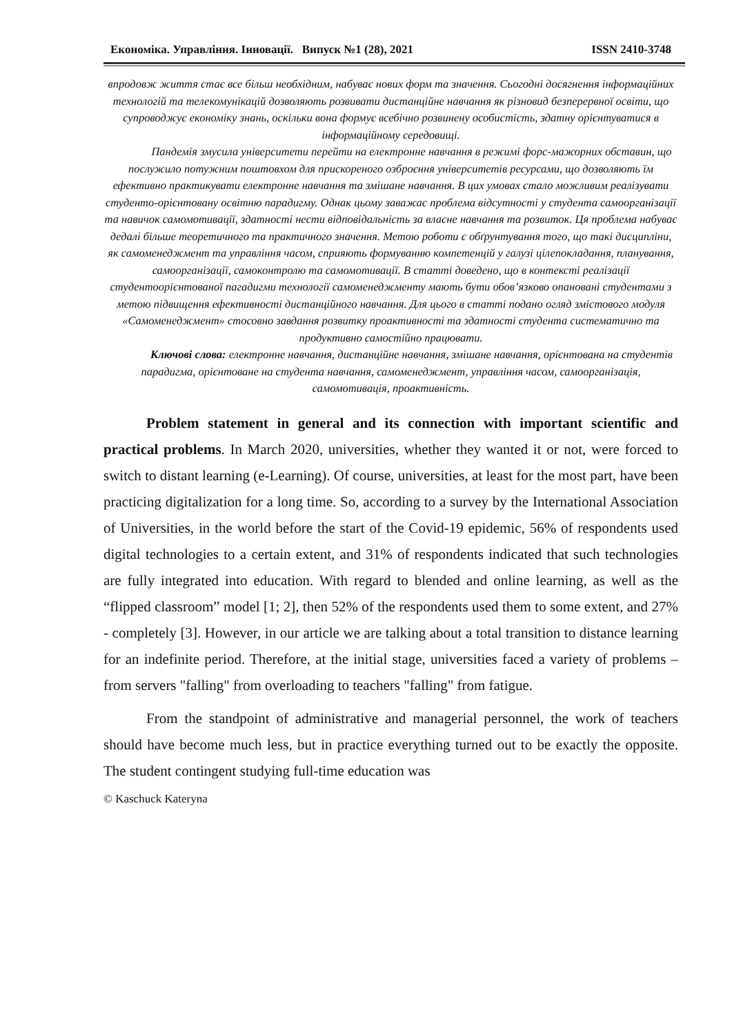Економіка. Управління. Інновації. Випуск №1 (28), 2021 ISSN 2410-3748
впродовж життя стає все більш необхідним, набуває нових форм та значення. Сьогодні досягнення інформаційних технологій та телекомунікацій дозволяють розвивати дистанційне навчання як різновид безперервної освіти, що супроводжує економіку знань, оскільки вона формує всебічно розвинену особистість, здатну орієнтуватися в інформаційному середовищі.
Пандемія змусила університети перейти на електронне навчання в режимі форс-мажорних обставин, що послужило потужним поштовхом для прискореного озброєння університетів ресурсами, що дозволяють їм ефективно практикувати електронне навчання та змішане навчання. В цих умовах стало можливим реалізувати студенто-орієнтовану освітню парадигму. Однак цьому заважає проблема відсутності у студента самоорганізації та навичок самомотивації, здатності нести відповідальність за власне навчання та розвиток. Ця проблема набуває дедалі більше теоретичного та практичного значення. Метою роботи є обґрунтування того, що такі дисципліни, як самоменеджмент та управління часом, сприяють формуванню компетенцій у галузі цілепокладання, планування, самоорганізації, самоконтролю та самомотивації. В статті доведено, що в контексті реалізації студентоорієнтованої пагадигми технології самоменеджменту мають бути обов’язково опановані студентами з метою підвищення ефективності дистанційного навчання. Для цього в статті подано огляд змістового модуля «Самоменеджмент» стосовно завдання розвитку проактивності та здатності студента систематично та продуктивно самостійно працювати.
Ключові слова: електронне навчання, дистанційне навчання, змішане навчання, орієнтована на студентів парадигма, орієнтоване на студента навчання, самоменеджмент, управління часом, самоорганізація, самомотивація, проактивність.
Problem statement in general and its connection with important scientific and practical problems. In March 2020, universities, whether they wanted it or not, were forced to switch to distant learning (e-Learning). Of course, universities, at least for the most part, have been practicing digitalization for a long time. So, according to a survey by the International Association of Universities, in the world before the start of the Covid-19 epidemic, 56% of respondents used digital technologies to a certain extent, and 31% of respondents indicated that such technologies are fully integrated into education. With regard to blended and online learning, as well as the “flipped classroom” model [1; 2], then 52% of the respondents used them to some extent, and 27% - completely [3]. However, in our article we are talking about a total transition to distance learning for an indefinite period. Therefore, at the initial stage, universities faced a variety of problems – from servers "falling" from overloading to teachers "falling" from fatigue.
From the standpoint of administrative and managerial personnel, the work of teachers should have become much less, but in practice everything turned out to be exactly the opposite. The student contingent studying full-time education was
© Kaschuck Kateryna